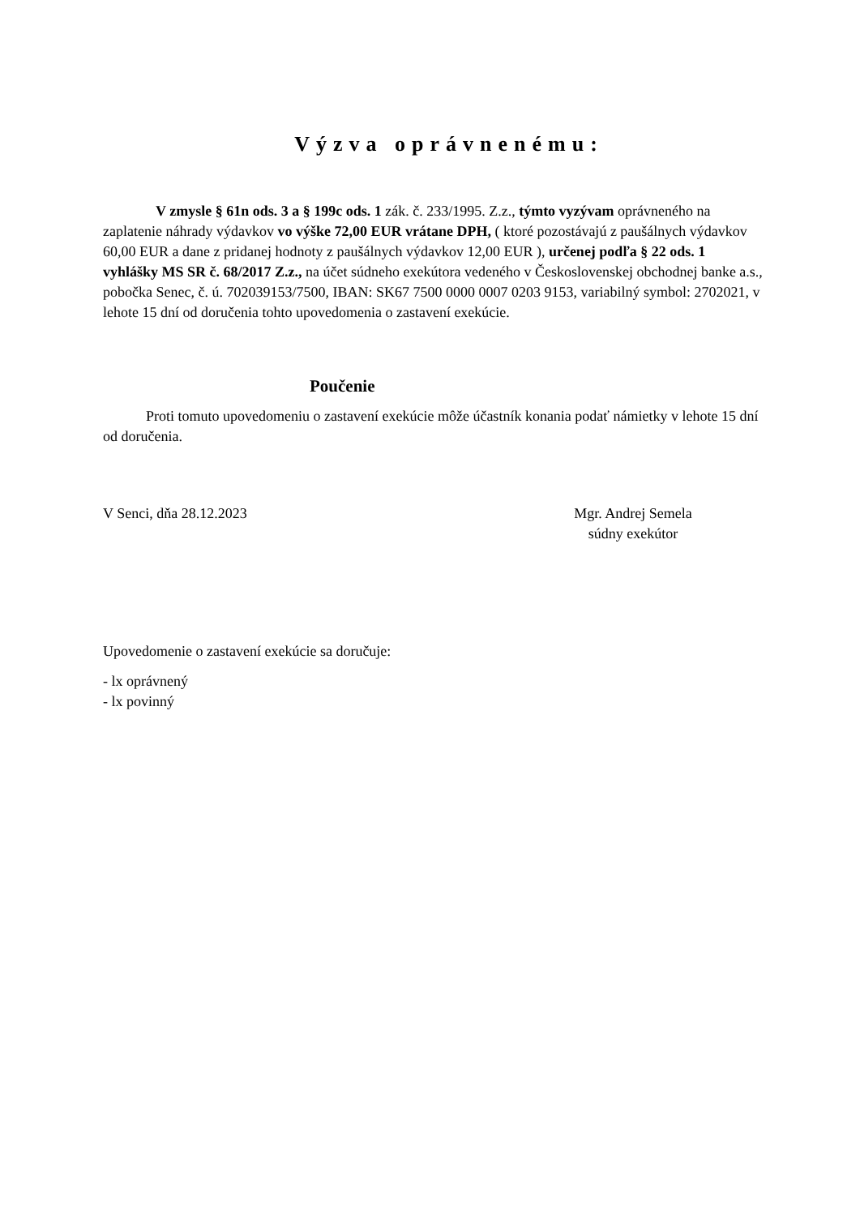Výzva oprávnenému:
V zmysle § 61n ods. 3 a § 199c ods. 1 zák. č. 233/1995. Z.z., týmto vyzývam oprávneného na zaplatenie náhrady výdavkov vo výške 72,00 EUR vrátane DPH, ( ktoré pozostávajú z paušálnych výdavkov 60,00 EUR a dane z pridanej hodnoty z paušálnych výdavkov 12,00 EUR ), určenej podľa § 22 ods. 1 vyhlášky MS SR č. 68/2017 Z.z., na účet súdneho exekútora vedeného v Československej obchodnej banke a.s., pobočka Senec, č. ú. 702039153/7500, IBAN: SK67 7500 0000 0007 0203 9153, variabilný symbol: 2702021, v lehote 15 dní od doručenia tohto upovedomenia o zastavení exekúcie.
Poučenie
Proti tomuto upovedomeniu o zastavení exekúcie môže účastník konania podať námietky v lehote 15 dní od doručenia.
V Senci, dňa 28.12.2023 Mgr. Andrej Semela
súdny exekútor
Upovedomenie o zastavení exekúcie sa doručuje:
- lx oprávnený
- lx povinný